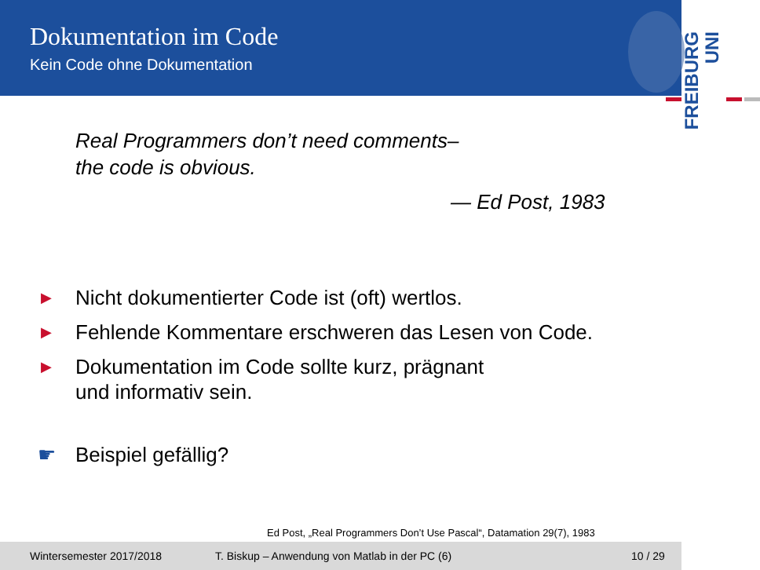Dokumentation im Code
Kein Code ohne Dokumentation
FREIBURG
UNI
Real Programmers don’t need comments–
the code is obvious.
— Ed Post, 1983
▶ Nicht dokumentierter Code ist (oft) wertlos.
▶ Fehlende Kommentare erschweren das Lesen von Code.
▶ Dokumentation im Code sollte kurz, prägnant
und informativ sein.
☛ Beispiel gefällig?
Ed Post, „Real Programmers Don’t Use Pascal“, Datamation 29(7), 1983
Wintersemester 2017/2018 T. Biskup – Anwendung von Matlab in der PC (6) 10 / 29